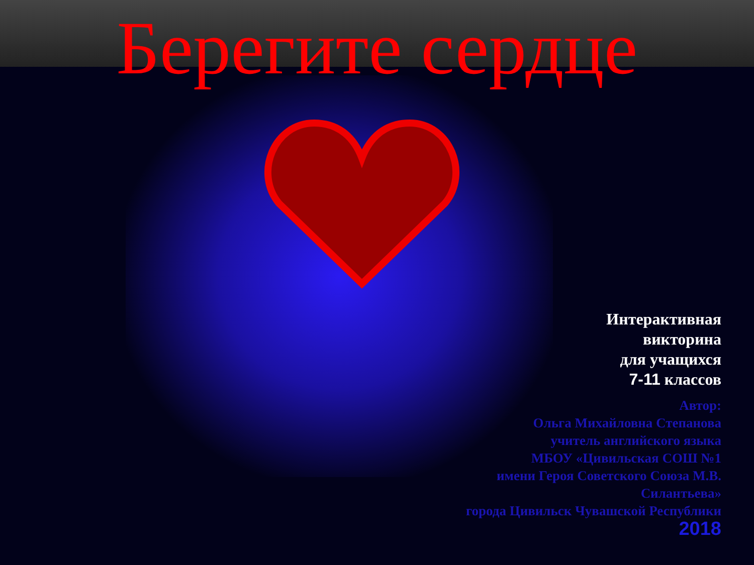Берегите сердце
Интерактивная
викторина
для учащихся
7-11 классов
Автор:
Ольга Михайловна Степанова
учитель английского языка
МБОУ «Цивильская СОШ №1
имени Героя Советского Союза М.В.
Силантьева»
города Цивильск Чувашской Республики
2018